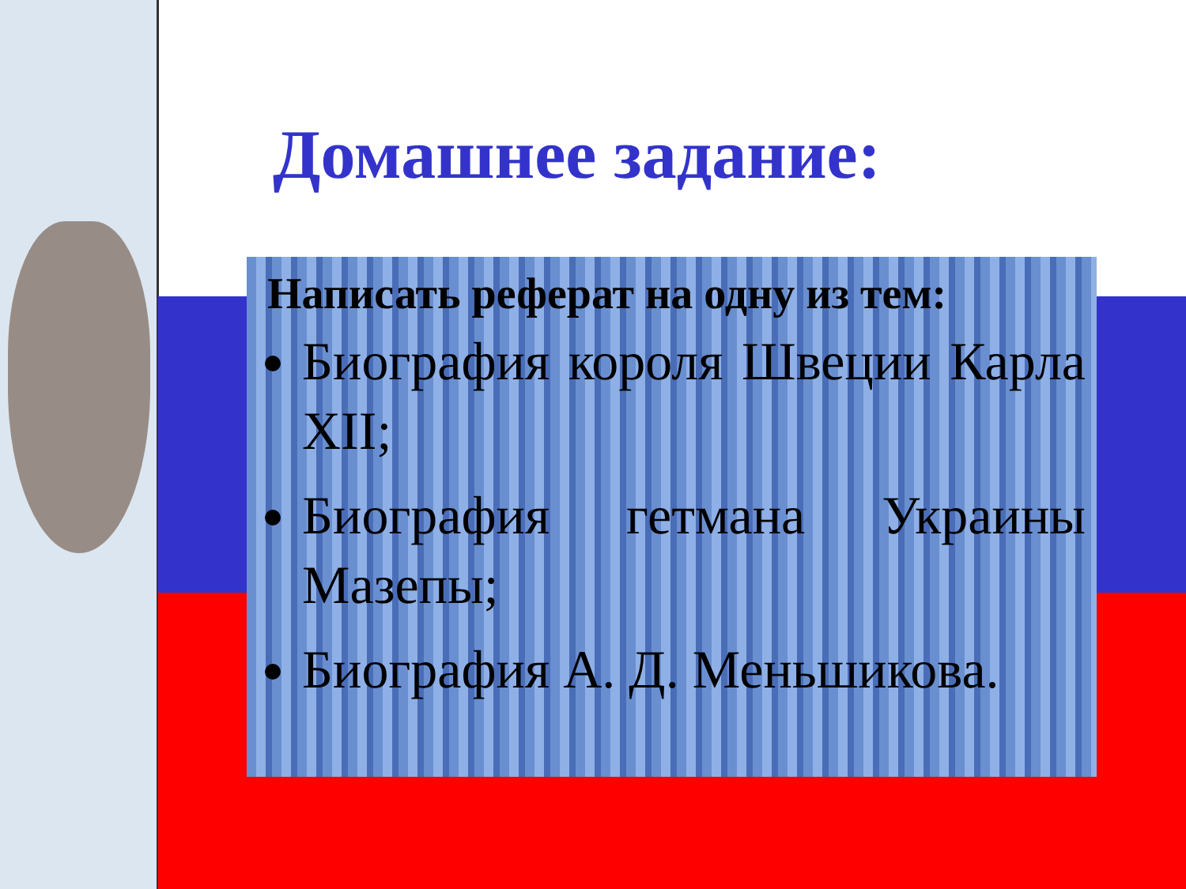Домашнее задание:
Написать реферат на одну из тем:
Биография короля Швеции Карла XII;
Биография гетмана Украины Мазепы;
Биография А. Д. Меньшикова.